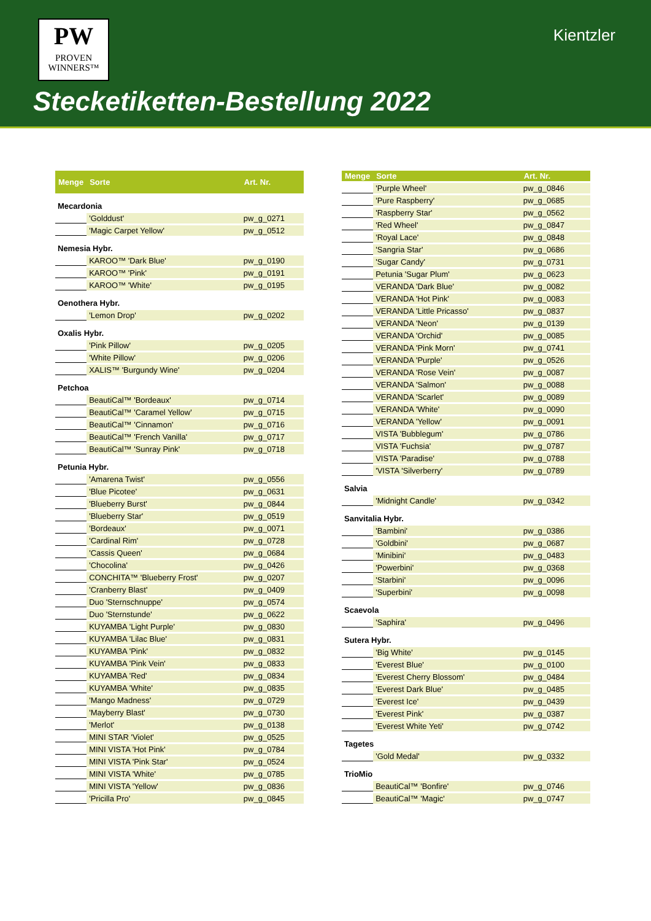PW
PROVEN
WINNERS™
Kientzler
Stecketiketten-Bestellung 2022
| Menge | Sorte | Art. Nr. |
| --- | --- | --- |
| Mecardonia | | |
| | 'Golddust' | pw_g_0271 |
| | 'Magic Carpet Yellow' | pw_g_0512 |
| Nemesia Hybr. | | |
| | KAROO™ 'Dark Blue' | pw_g_0190 |
| | KAROO™ 'Pink' | pw_g_0191 |
| | KAROO™ 'White' | pw_g_0195 |
| Oenothera Hybr. | | |
| | 'Lemon Drop' | pw_g_0202 |
| Oxalis Hybr. | | |
| | 'Pink Pillow' | pw_g_0205 |
| | 'White Pillow' | pw_g_0206 |
| | XALIS™ 'Burgundy Wine' | pw_g_0204 |
| Petchoa | | |
| | BeautiCal™ 'Bordeaux' | pw_g_0714 |
| | BeautiCal™ 'Caramel Yellow' | pw_g_0715 |
| | BeautiCal™ 'Cinnamon' | pw_g_0716 |
| | BeautiCal™ 'French Vanilla' | pw_g_0717 |
| | BeautiCal™ 'Sunray Pink' | pw_g_0718 |
| Petunia Hybr. | | |
| | 'Amarena Twist' | pw_g_0556 |
| | 'Blue Picotee' | pw_g_0631 |
| | 'Blueberry Burst' | pw_g_0844 |
| | 'Blueberry Star' | pw_g_0519 |
| | 'Bordeaux' | pw_g_0071 |
| | 'Cardinal Rim' | pw_g_0728 |
| | 'Cassis Queen' | pw_g_0684 |
| | 'Chocolina' | pw_g_0426 |
| | CONCHITA™ 'Blueberry Frost' | pw_g_0207 |
| | 'Cranberry Blast' | pw_g_0409 |
| | Duo 'Sternschnuppe' | pw_g_0574 |
| | Duo 'Sternstunde' | pw_g_0622 |
| | KUYAMBA 'Light Purple' | pw_g_0830 |
| | KUYAMBA 'Lilac Blue' | pw_g_0831 |
| | KUYAMBA 'Pink' | pw_g_0832 |
| | KUYAMBA 'Pink Vein' | pw_g_0833 |
| | KUYAMBA 'Red' | pw_g_0834 |
| | KUYAMBA 'White' | pw_g_0835 |
| | 'Mango Madness' | pw_g_0729 |
| | 'Mayberry Blast' | pw_g_0730 |
| | 'Merlot' | pw_g_0138 |
| | MINI STAR 'Violet' | pw_g_0525 |
| | MINI VISTA 'Hot Pink' | pw_g_0784 |
| | MINI VISTA 'Pink Star' | pw_g_0524 |
| | MINI VISTA 'White' | pw_g_0785 |
| | MINI VISTA 'Yellow' | pw_g_0836 |
| | 'Pricilla Pro' | pw_g_0845 |
| Menge | Sorte | Art. Nr. |
| --- | --- | --- |
| | 'Purple Wheel' | pw_g_0846 |
| | 'Pure Raspberry' | pw_g_0685 |
| | 'Raspberry Star' | pw_g_0562 |
| | 'Red Wheel' | pw_g_0847 |
| | 'Royal Lace' | pw_g_0848 |
| | 'Sangria Star' | pw_g_0686 |
| | 'Sugar Candy' | pw_g_0731 |
| | Petunia 'Sugar Plum' | pw_g_0623 |
| | VERANDA 'Dark Blue' | pw_g_0082 |
| | VERANDA 'Hot Pink' | pw_g_0083 |
| | VERANDA 'Little Pricasso' | pw_g_0837 |
| | VERANDA 'Neon' | pw_g_0139 |
| | VERANDA 'Orchid' | pw_g_0085 |
| | VERANDA 'Pink Morn' | pw_g_0741 |
| | VERANDA 'Purple' | pw_g_0526 |
| | VERANDA 'Rose Vein' | pw_g_0087 |
| | VERANDA 'Salmon' | pw_g_0088 |
| | VERANDA 'Scarlet' | pw_g_0089 |
| | VERANDA 'White' | pw_g_0090 |
| | VERANDA 'Yellow' | pw_g_0091 |
| | VISTA 'Bubblegum' | pw_g_0786 |
| | VISTA 'Fuchsia' | pw_g_0787 |
| | VISTA 'Paradise' | pw_g_0788 |
| | 'VISTA 'Silverberry' | pw_g_0789 |
| Salvia | | |
| | 'Midnight Candle' | pw_g_0342 |
| Sanvitalia Hybr. | | |
| | 'Bambini' | pw_g_0386 |
| | 'Goldbini' | pw_g_0687 |
| | 'Minibini' | pw_g_0483 |
| | 'Powerbini' | pw_g_0368 |
| | 'Starbini' | pw_g_0096 |
| | 'Superbini' | pw_g_0098 |
| Scaevola | | |
| | 'Saphira' | pw_g_0496 |
| Sutera Hybr. | | |
| | 'Big White' | pw_g_0145 |
| | 'Everest Blue' | pw_g_0100 |
| | 'Everest Cherry Blossom' | pw_g_0484 |
| | 'Everest Dark Blue' | pw_g_0485 |
| | 'Everest Ice' | pw_g_0439 |
| | 'Everest Pink' | pw_g_0387 |
| | 'Everest White Yeti' | pw_g_0742 |
| Tagetes | | |
| | 'Gold Medal' | pw_g_0332 |
| TrioMio | | |
| | BeautiCal™ 'Bonfire' | pw_g_0746 |
| | BeautiCal™ 'Magic' | pw_g_0747 |